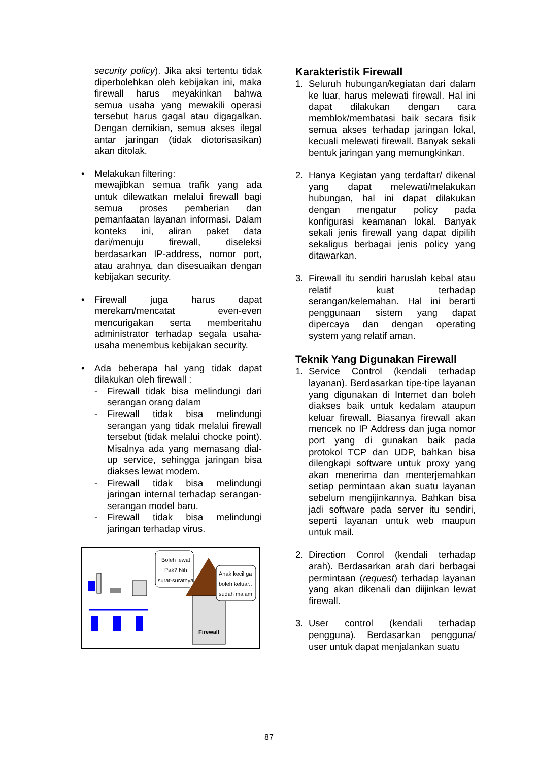security policy). Jika aksi tertentu tidak diperbolehkan oleh kebijakan ini, maka firewall harus meyakinkan bahwa semua usaha yang mewakili operasi tersebut harus gagal atau digagalkan. Dengan demikian, semua akses ilegal antar jaringan (tidak diotorisasikan) akan ditolak.
• Melakukan filtering:
mewajibkan semua trafik yang ada untuk dilewatkan melalui firewall bagi semua proses pemberian dan pemanfaatan layanan informasi. Dalam konteks ini, aliran paket data dari/menuju firewall, diseleksi berdasarkan IP-address, nomor port, atau arahnya, dan disesuaikan dengan kebijakan security.
• Firewall juga harus dapat merekam/mencatat even-even mencurigakan serta memberitahu administrator terhadap segala usaha-usaha menembus kebijakan security.
• Ada beberapa hal yang tidak dapat dilakukan oleh firewall :
- Firewall tidak bisa melindungi dari serangan orang dalam
- Firewall tidak bisa melindungi serangan yang tidak melalui firewall tersebut (tidak melalui chocke point). Misalnya ada yang memasang dial-up service, sehingga jaringan bisa diakses lewat modem.
- Firewall tidak bisa melindungi jaringan internal terhadap serangan-serangan model baru.
- Firewall tidak bisa melindungi jaringan terhadap virus.
Boleh lewat
Pak? Nih
surat-suratnya
Firewall
Anak kecil ga
boleh keluar..
sudah malam
Karakteristik Firewall
1. Seluruh hubungan/kegiatan dari dalam ke luar, harus melewati firewall. Hal ini dapat dilakukan dengan cara memblok/membatasi baik secara fisik semua akses terhadap jaringan lokal, kecuali melewati firewall. Banyak sekali bentuk jaringan yang memungkinkan.
2. Hanya Kegiatan yang terdaftar/ dikenal yang dapat melewati/melakukan hubungan, hal ini dapat dilakukan dengan mengatur policy pada konfigurasi keamanan lokal. Banyak sekali jenis firewall yang dapat dipilih sekaligus berbagai jenis policy yang ditawarkan.
3. Firewall itu sendiri haruslah kebal atau relatif kuat terhadap serangan/kelemahan. Hal ini berarti penggunaan sistem yang dapat dipercaya dan dengan operating system yang relatif aman.
Teknik Yang Digunakan Firewall
1. Service Control (kendali terhadap layanan). Berdasarkan tipe-tipe layanan yang digunakan di Internet dan boleh diakses baik untuk kedalam ataupun keluar firewall. Biasanya firewall akan mencek no IP Address dan juga nomor port yang di gunakan baik pada protokol TCP dan UDP, bahkan bisa dilengkapi software untuk proxy yang akan menerima dan menterjemahkan setiap permintaan akan suatu layanan sebelum mengijinkannya. Bahkan bisa jadi software pada server itu sendiri, seperti layanan untuk web maupun untuk mail.
2. Direction Conrol (kendali terhadap arah). Berdasarkan arah dari berbagai permintaan (request) terhadap layanan yang akan dikenali dan diijinkan lewat firewall.
3. User control (kendali terhadap pengguna). Berdasarkan pengguna/ user untuk dapat menjalankan suatu
87